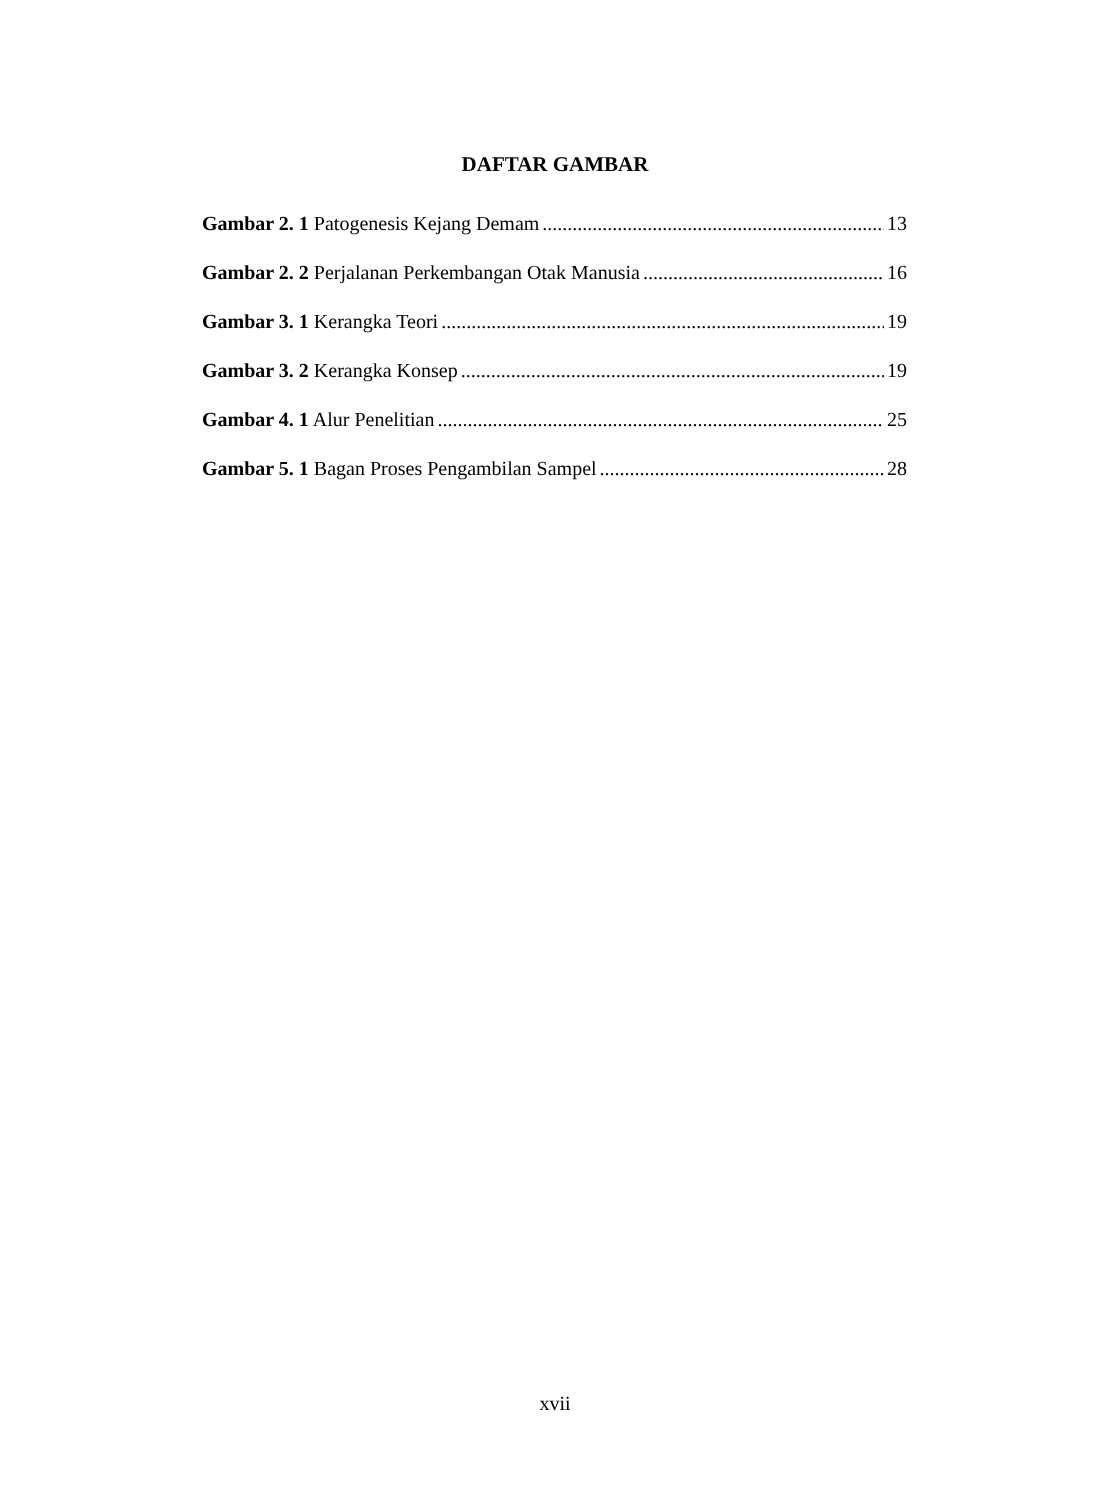DAFTAR GAMBAR
Gambar 2. 1 Patogenesis Kejang Demam 13
Gambar 2. 2 Perjalanan Perkembangan Otak Manusia 16
Gambar 3. 1 Kerangka Teori 19
Gambar 3. 2 Kerangka Konsep 19
Gambar 4. 1 Alur Penelitian 25
Gambar 5. 1 Bagan Proses Pengambilan Sampel 28
xvii